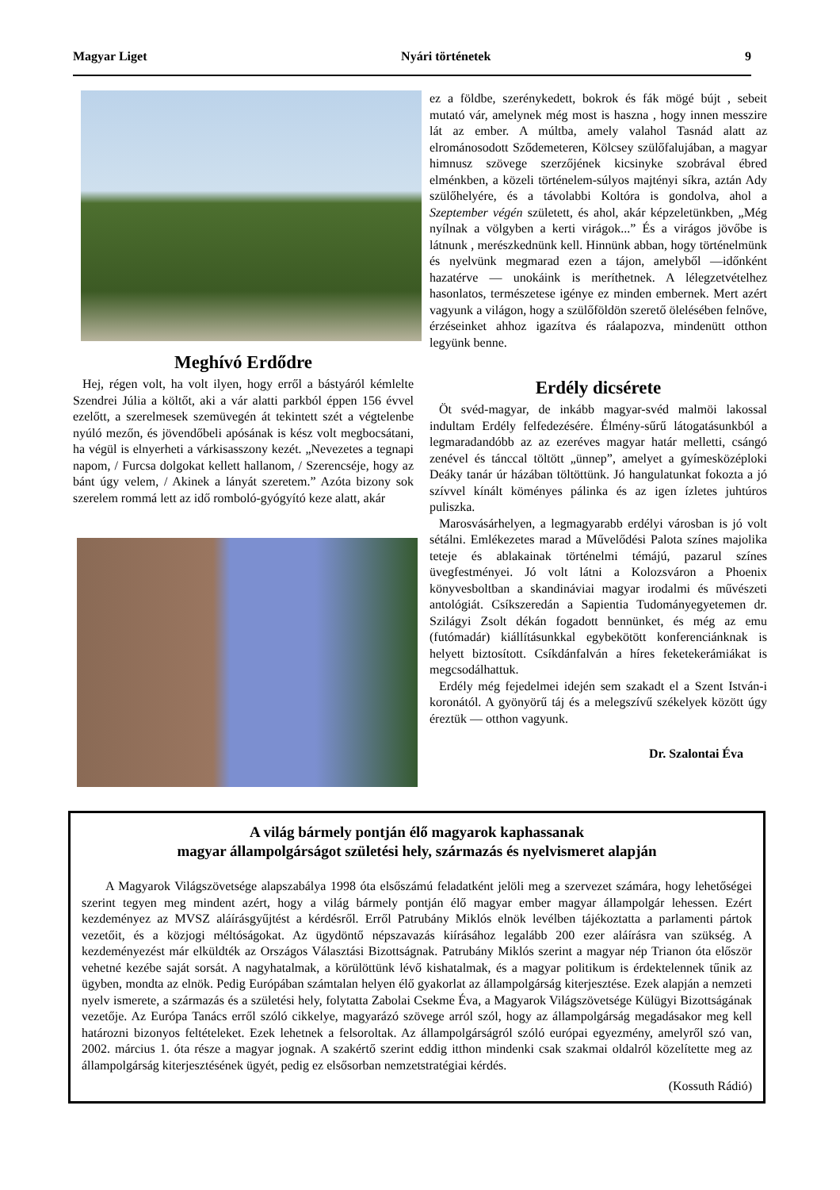Magyar Liget Nyári történetek 9
Meghívó Erdődre
Hej, régen volt, ha volt ilyen, hogy erről a bástyáról kémlelte Szendrei Júlia a költőt, aki a vár alatti parkból éppen 156 évvel ezelőtt, a szerelmesek szemüvegén át tekintett szét a végtelenbe nyúló mezőn, és jövendőbeli apósának is kész volt megbocsátani, ha végül is elnyerheti a várkisasszony kezét. „Nevezetes a tegnapi napom, / Furcsa dolgokat kellett hallanom, / Szerencséje, hogy az bánt úgy velem, / Akinek a lányát szeretem.” Azóta bizony sok szerelem rommá lett az idő romboló-gyógyító keze alatt, akár
ez a földbe, szerénykedett, bokrok és fák mögé bújt , sebeit mutató vár, amelynek még most is haszna , hogy innen messzire lát az ember. A múltba, amely valahol Tasnád alatt az elrománosodott Sződemeteren, Kölcsey szülőfalujában, a magyar himnusz szövege szerzőjének kicsinyke szobrával ébred elménkben, a közeli történelem-súlyos majtényi síkra, aztán Ady szülőhelyére, és a távolabbi Koltóra is gondolva, ahol a Szeptember végén született, és ahol, akár képzeletünkben, „Még nyílnak a völgyben a kerti virágok...” És a virágos jövőbe is látnunk , merészkednünk kell. Hinnünk abban, hogy történelmünk és nyelvünk megmarad ezen a tájon, amelyből —időnként hazatérve — unokáink is meríthetnek. A lélegzetvételhez hasonlatos, természetese igénye ez minden embernek. Mert azért vagyunk a világon, hogy a szülőföldön szerető ölelésében felnőve, érzéseinket ahhoz igazítva és ráalapozva, mindenütt otthon legyünk benne.
Erdély dicsérete
Öt svéd-magyar, de inkább magyar-svéd malmöi lakossal indultam Erdély felfedezésére. Élmény-sűrű látogatásunkból a legmaradandóbb az az ezeréves magyar határ melletti, csángó zenével és tánccal töltött „ünnep”, amelyet a gyímesközéploki Deáky tanár úr házában töltöttünk. Jó hangulatunkat fokozta a jó szívvel kínált köményes pálinka és az igen ízletes juhtúros puliszka.
Marosvásárhelyen, a legmagyarabb erdélyi városban is jó volt sétálni. Emlékezetes marad a Művelődési Palota színes majolika teteje és ablakainak történelmi témájú, pazarul színes üvegfestményei. Jó volt látni a Kolozsváron a Phoenix könyvesboltban a skandináviai magyar irodalmi és művészeti antológiát. Csíkszeredán a Sapientia Tudományegyetemen dr. Szilágyi Zsolt dékán fogadott bennünket, és még az emu (futómadár) kiállításunkkal egybekötött konferenciánknak is helyett biztosított. Csíkdánfalván a híres feketekerámiákat is megcsodálhattuk.
Erdély még fejedelmei idején sem szakadt el a Szent István-i koronától. A gyönyörű táj és a melegszívű székelyek között úgy éreztük — otthon vagyunk.
Dr. Szalontai Éva
A világ bármely pontján élő magyarok kaphassanak
magyar állampolgárságot születési hely, származás és nyelvismeret alapján
A Magyarok Világszövetsége alapszabálya 1998 óta elsőszámú feladatként jelöli meg a szervezet számára, hogy lehetőségei szerint tegyen meg mindent azért, hogy a világ bármely pontján élő magyar ember magyar állampolgár lehessen. Ezért kezdeményez az MVSZ aláírásgyűjtést a kérdésről. Erről Patrubány Miklós elnök levélben tájékoztatta a parlamenti pártok vezetőit, és a közjogi méltóságokat. Az ügydöntő népszavazás kiírásához legalább 200 ezer aláírásra van szükség. A kezdeményezést már elküldték az Országos Választási Bizottságnak. Patrubány Miklós szerint a magyar nép Trianon óta először vehetné kezébe saját sorsát. A nagyhatalmak, a körülöttünk lévő kishatalmak, és a magyar politikum is érdektelennek tűnik az ügyben, mondta az elnök. Pedig Európában számtalan helyen élő gyakorlat az állampolgárság kiterjesztése. Ezek alapján a nemzeti nyelv ismerete, a származás és a születési hely, folytatta Zabolai Csekme Éva, a Magyarok Világszövetsége Külügyi Bizottságának vezetője. Az Európa Tanács erről szóló cikkelye, magyarázó szövege arról szól, hogy az állampolgárság megadásakor meg kell határozni bizonyos feltételeket. Ezek lehetnek a felsoroltak. Az állampolgárságról szóló európai egyezmény, amelyről szó van, 2002. március 1. óta része a magyar jognak. A szakértő szerint eddig itthon mindenki csak szakmai oldalról közelítette meg az állampolgárság kiterjesztésének ügyét, pedig ez elsősorban nemzetstratégiai kérdés.
(Kossuth Rádió)